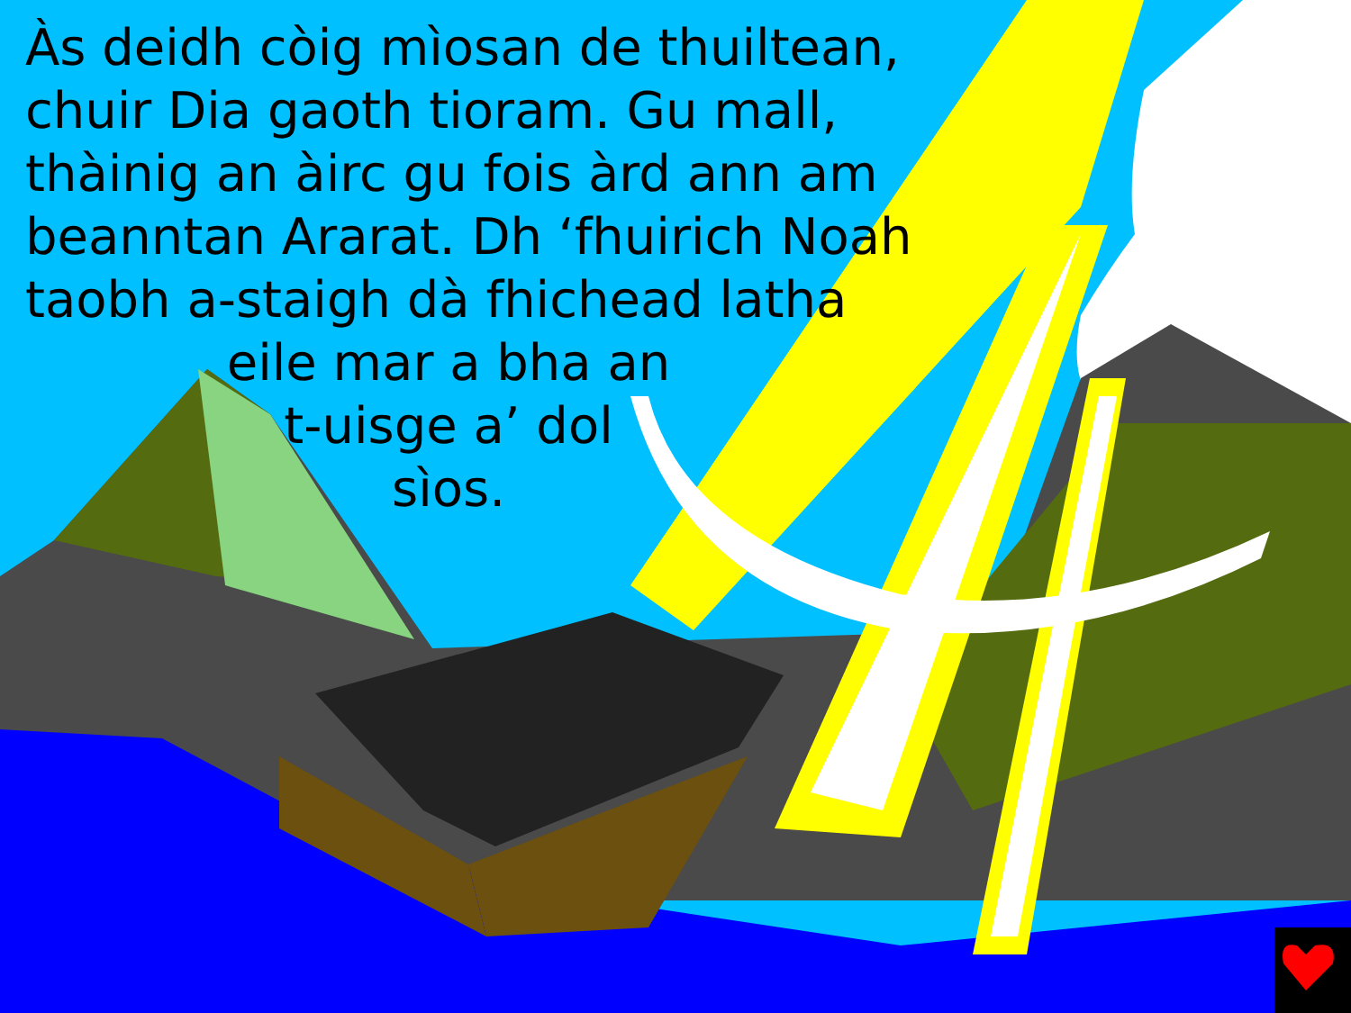Às deidh còig mìosan de thuiltean, chuir Dia gaoth tioram. Gu mall, thàinig an àirc gu fois àrd ann am beanntan Ararat. Dh ‘fhuirich Noah taobh a-staigh dà fhichead latha
eile mar a bha an
t-uisge a’ dol
sìos.